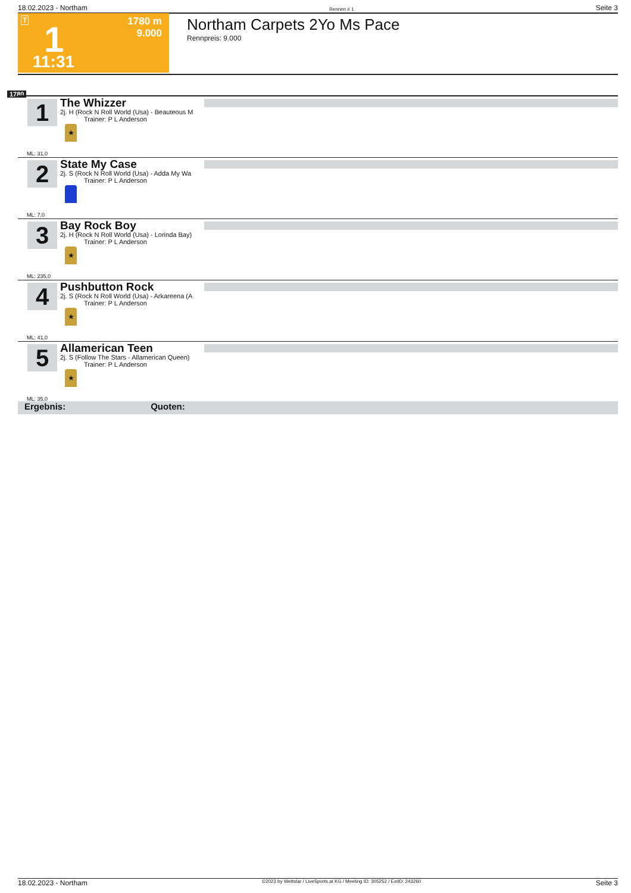18.02.2023 - Northam Rennen # 1 Seite 3
T 1 1780 m
9.000
11:31
Northam Carpets 2Yo Ms Pace
Rennpreis: 9.000
1780
1
The Whizzer
2j. H (Rock N Roll World (Usa) - Beauteous M
Trainer: P L Anderson
★
ML: 31,0
2
State My Case
2j. S (Rock N Roll World (Usa) - Adda My Wa
Trainer: P L Anderson
ML: 7,0
3
Bay Rock Boy
2j. H (Rock N Roll World (Usa) - Lorinda Bay)
Trainer: P L Anderson
★
ML: 235,0
4
Pushbutton Rock
2j. S (Rock N Roll World (Usa) - Arkareena (A
Trainer: P L Anderson
★
ML: 41,0
5
Allamerican Teen
2j. S (Follow The Stars - Allamerican Queen)
Trainer: P L Anderson
★
ML: 35,0
Ergebnis: Quoten:
18.02.2023 - Northam ©2023 by Wettstar / LiveSports.at KG / Meeting ID: 305252 / ExtID: 243260 Seite 3